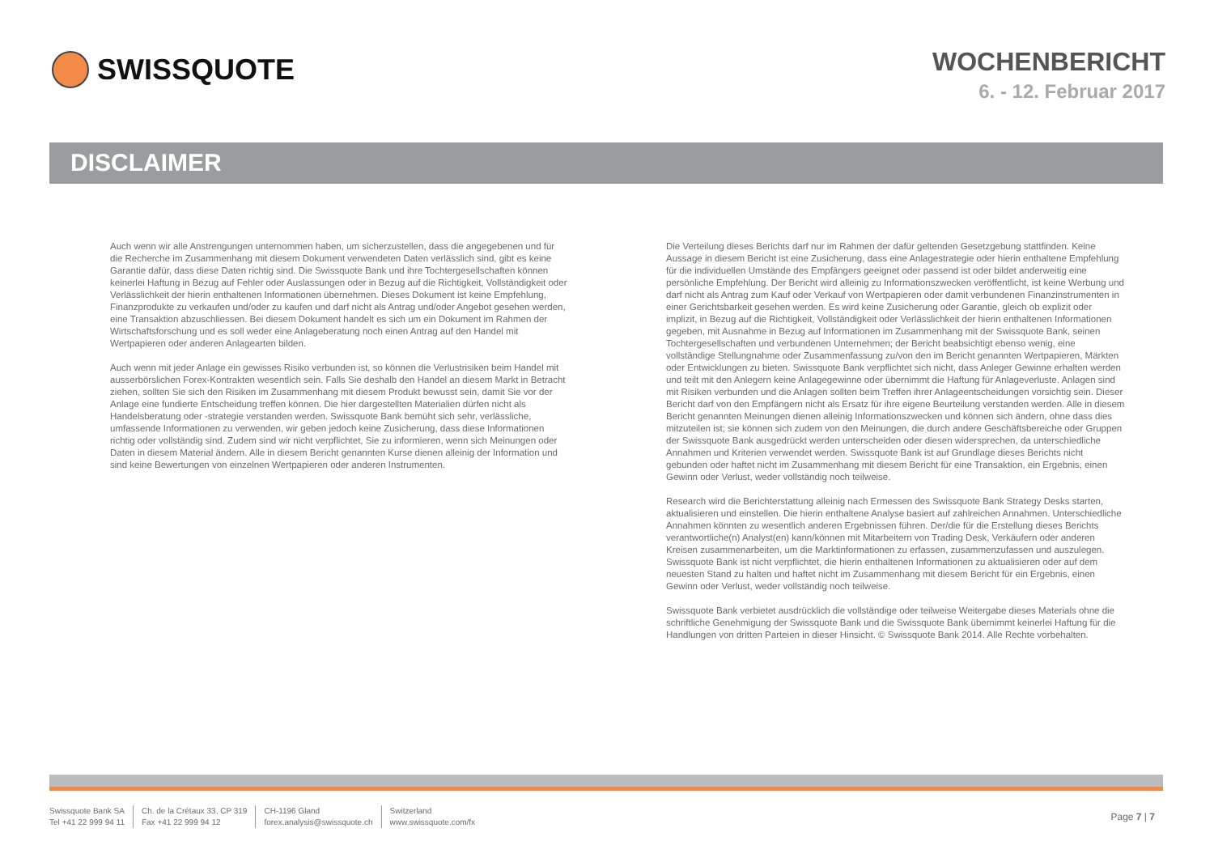SWISSQUOTE
WOCHENBERICHT
6. - 12. Februar 2017
DISCLAIMER
Auch wenn wir alle Anstrengungen unternommen haben, um sicherzustellen, dass die angegebenen und für die Recherche im Zusammenhang mit diesem Dokument verwendeten Daten verlässlich sind, gibt es keine Garantie dafür, dass diese Daten richtig sind. Die Swissquote Bank und ihre Tochtergesellschaften können keinerlei Haftung in Bezug auf Fehler oder Auslassungen oder in Bezug auf die Richtigkeit, Vollständigkeit oder Verlässlichkeit der hierin enthaltenen Informationen übernehmen. Dieses Dokument ist keine Empfehlung, Finanzprodukte zu verkaufen und/oder zu kaufen und darf nicht als Antrag und/oder Angebot gesehen werden, eine Transaktion abzuschliessen. Bei diesem Dokument handelt es sich um ein Dokument im Rahmen der Wirtschaftsforschung und es soll weder eine Anlageberatung noch einen Antrag auf den Handel mit Wertpapieren oder anderen Anlagearten bilden.
Auch wenn mit jeder Anlage ein gewisses Risiko verbunden ist, so können die Verlustrisiken beim Handel mit ausserbörslichen Forex-Kontrakten wesentlich sein. Falls Sie deshalb den Handel an diesem Markt in Betracht ziehen, sollten Sie sich den Risiken im Zusammenhang mit diesem Produkt bewusst sein, damit Sie vor der Anlage eine fundierte Entscheidung treffen können. Die hier dargestellten Materialien dürfen nicht als Handelsberatung oder -strategie verstanden werden. Swissquote Bank bemüht sich sehr, verlässliche, umfassende Informationen zu verwenden, wir geben jedoch keine Zusicherung, dass diese Informationen richtig oder vollständig sind. Zudem sind wir nicht verpflichtet, Sie zu informieren, wenn sich Meinungen oder Daten in diesem Material ändern. Alle in diesem Bericht genannten Kurse dienen alleinig der Information und sind keine Bewertungen von einzelnen Wertpapieren oder anderen Instrumenten.
Die Verteilung dieses Berichts darf nur im Rahmen der dafür geltenden Gesetzgebung stattfinden. Keine Aussage in diesem Bericht ist eine Zusicherung, dass eine Anlagestrategie oder hierin enthaltene Empfehlung für die individuellen Umstände des Empfängers geeignet oder passend ist oder bildet anderweitig eine persönliche Empfehlung. Der Bericht wird alleinig zu Informationszwecken veröffentlicht, ist keine Werbung und darf nicht als Antrag zum Kauf oder Verkauf von Wertpapieren oder damit verbundenen Finanzinstrumenten in einer Gerichtsbarkeit gesehen werden. Es wird keine Zusicherung oder Garantie, gleich ob explizit oder implizit, in Bezug auf die Richtigkeit, Vollständigkeit oder Verlässlichkeit der hierin enthaltenen Informationen gegeben, mit Ausnahme in Bezug auf Informationen im Zusammenhang mit der Swissquote Bank, seinen Tochtergesellschaften und verbundenen Unternehmen; der Bericht beabsichtigt ebenso wenig, eine vollständige Stellungnahme oder Zusammenfassung zu/von den im Bericht genannten Wertpapieren, Märkten oder Entwicklungen zu bieten. Swissquote Bank verpflichtet sich nicht, dass Anleger Gewinne erhalten werden und teilt mit den Anlegern keine Anlagegewinne oder übernimmt die Haftung für Anlageverluste. Anlagen sind mit Risiken verbunden und die Anlagen sollten beim Treffen ihrer Anlageentscheidungen vorsichtig sein. Dieser Bericht darf von den Empfängern nicht als Ersatz für ihre eigene Beurteilung verstanden werden. Alle in diesem Bericht genannten Meinungen dienen alleinig Informationszwecken und können sich ändern, ohne dass dies mitzuteilen ist; sie können sich zudem von den Meinungen, die durch andere Geschäftsbereiche oder Gruppen der Swissquote Bank ausgedrückt werden unterscheiden oder diesen widersprechen, da unterschiedliche Annahmen und Kriterien verwendet werden. Swissquote Bank ist auf Grundlage dieses Berichts nicht gebunden oder haftet nicht im Zusammenhang mit diesem Bericht für eine Transaktion, ein Ergebnis, einen Gewinn oder Verlust, weder vollständig noch teilweise.
Research wird die Berichterstattung alleinig nach Ermessen des Swissquote Bank Strategy Desks starten, aktualisieren und einstellen. Die hierin enthaltene Analyse basiert auf zahlreichen Annahmen. Unterschiedliche Annahmen könnten zu wesentlich anderen Ergebnissen führen. Der/die für die Erstellung dieses Berichts verantwortliche(n) Analyst(en) kann/können mit Mitarbeitern von Trading Desk, Verkäufern oder anderen Kreisen zusammenarbeiten, um die Marktinformationen zu erfassen, zusammenzufassen und auszulegen. Swissquote Bank ist nicht verpflichtet, die hierin enthaltenen Informationen zu aktualisieren oder auf dem neuesten Stand zu halten und haftet nicht im Zusammenhang mit diesem Bericht für ein Ergebnis, einen Gewinn oder Verlust, weder vollständig noch teilweise.
Swissquote Bank verbietet ausdrücklich die vollständige oder teilweise Weitergabe dieses Materials ohne die schriftliche Genehmigung der Swissquote Bank und die Swissquote Bank übernimmt keinerlei Haftung für die Handlungen von dritten Parteien in dieser Hinsicht. © Swissquote Bank 2014. Alle Rechte vorbehalten.
Swissquote Bank SA
Tel +41 22 999 94 11
Ch. de la Crétaux 33, CP 319
Fax +41 22 999 94 12
CH-1196 Gland
forex.analysis@swissquote.ch
Switzerland
www.swissquote.com/fx
Page 7 | 7